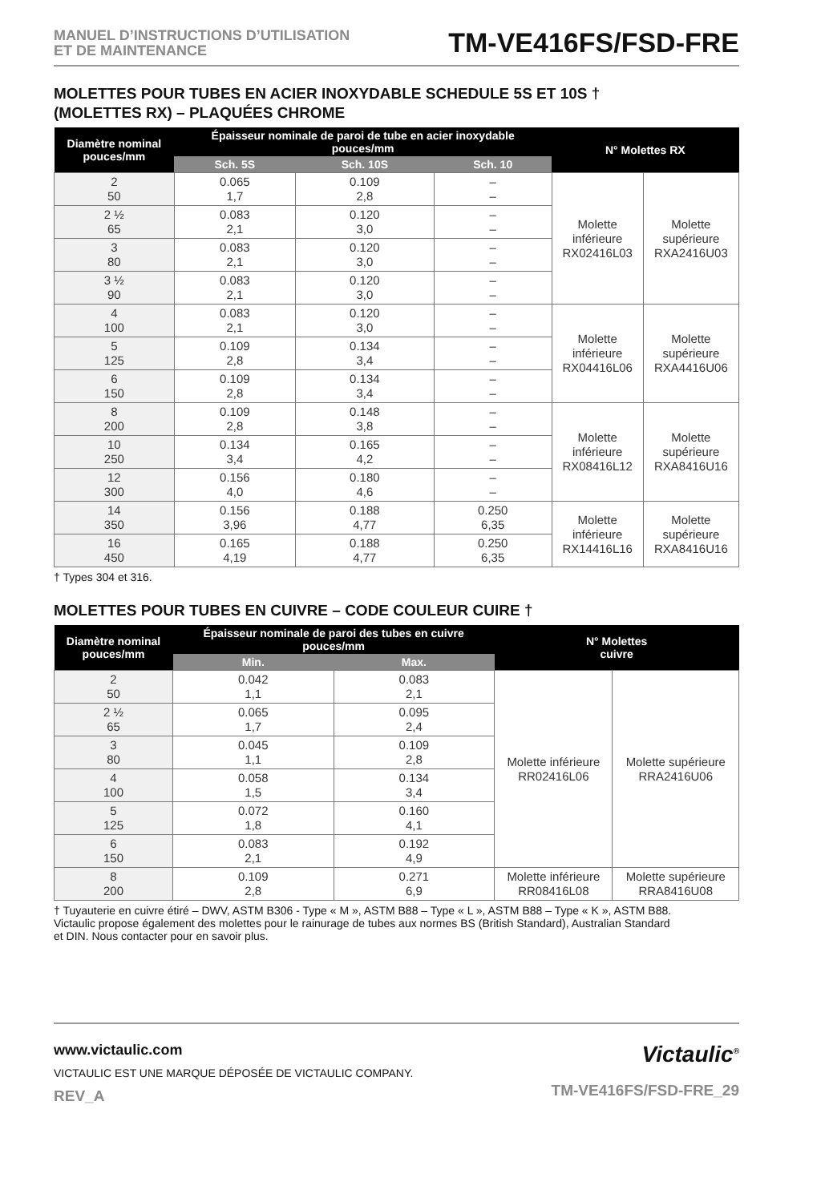MANUEL D’INSTRUCTIONS D’UTILISATION
ET DE MAINTENANCE
TM-VE416FS/FSD-FRE
MOLETTES POUR TUBES EN ACIER INOXYDABLE SCHEDULE 5S ET 10S †
(MOLETTES RX) – PLAQUÉES CHROME
| Diamètre nominal pouces/mm | Épaisseur nominale de paroi de tube en acier inoxydable pouces/mm | | | N° Molettes RX | |
| --- | --- | --- | --- | --- | --- |
| | Sch. 5S | Sch. 10S | Sch. 10 | | |
| 2 50 | 0.065 1,7 | 0.109 2,8 | – – | Molette inférieure RX02416L03 | Molette supérieure RXA2416U03 |
| 2 ½ 65 | 0.083 2,1 | 0.120 3,0 | – – | | |
| 3 80 | 0.083 2,1 | 0.120 3,0 | – – | | |
| 3 ½ 90 | 0.083 2,1 | 0.120 3,0 | – – | | |
| 4 100 | 0.083 2,1 | 0.120 3,0 | – – | Molette inférieure RX04416L06 | Molette supérieure RXA4416U06 |
| 5 125 | 0.109 2,8 | 0.134 3,4 | – – | | |
| 6 150 | 0.109 2,8 | 0.134 3,4 | – – | | |
| 8 200 | 0.109 2,8 | 0.148 3,8 | – – | Molette inférieure RX08416L12 | Molette supérieure RXA8416U16 |
| 10 250 | 0.134 3,4 | 0.165 4,2 | – – | | |
| 12 300 | 0.156 4,0 | 0.180 4,6 | – – | | |
| 14 350 | 0.156 3,96 | 0.188 4,77 | 0.250 6,35 | Molette inférieure RX14416L16 | Molette supérieure RXA8416U16 |
| 16 450 | 0.165 4,19 | 0.188 4,77 | 0.250 6,35 | | |
† Types 304 et 316.
MOLETTES POUR TUBES EN CUIVRE – CODE COULEUR CUIRE †
| Diamètre nominal pouces/mm | Épaisseur nominale de paroi des tubes en cuivre pouces/mm | | N° Molettes cuivre | |
| --- | --- | --- | --- | --- |
| | Min. | Max. | | |
| 2 50 | 0.042 1,1 | 0.083 2,1 | Molette inférieure RR02416L06 | Molette supérieure RRA2416U06 |
| 2 ½ 65 | 0.065 1,7 | 0.095 2,4 | | |
| 3 80 | 0.045 1,1 | 0.109 2,8 | | |
| 4 100 | 0.058 1,5 | 0.134 3,4 | | |
| 5 125 | 0.072 1,8 | 0.160 4,1 | | |
| 6 150 | 0.083 2,1 | 0.192 4,9 | | |
| 8 200 | 0.109 2,8 | 0.271 6,9 | Molette inférieure RR08416L08 | Molette supérieure RRA8416U08 |
† Tuyauterie en cuivre étiré – DWV, ASTM B306 - Type « M », ASTM B88 – Type « L », ASTM B88 – Type « K », ASTM B88.
Victaulic propose également des molettes pour le rainurage de tubes aux normes BS (British Standard), Australian Standard
et DIN. Nous contacter pour en savoir plus.
www.victaulic.com
VICTAULIC EST UNE MARQUE DÉPOSÉE DE VICTAULIC COMPANY.
REV_A
Victaulic<sup>®</sup>
TM-VE416FS/FSD-FRE_29